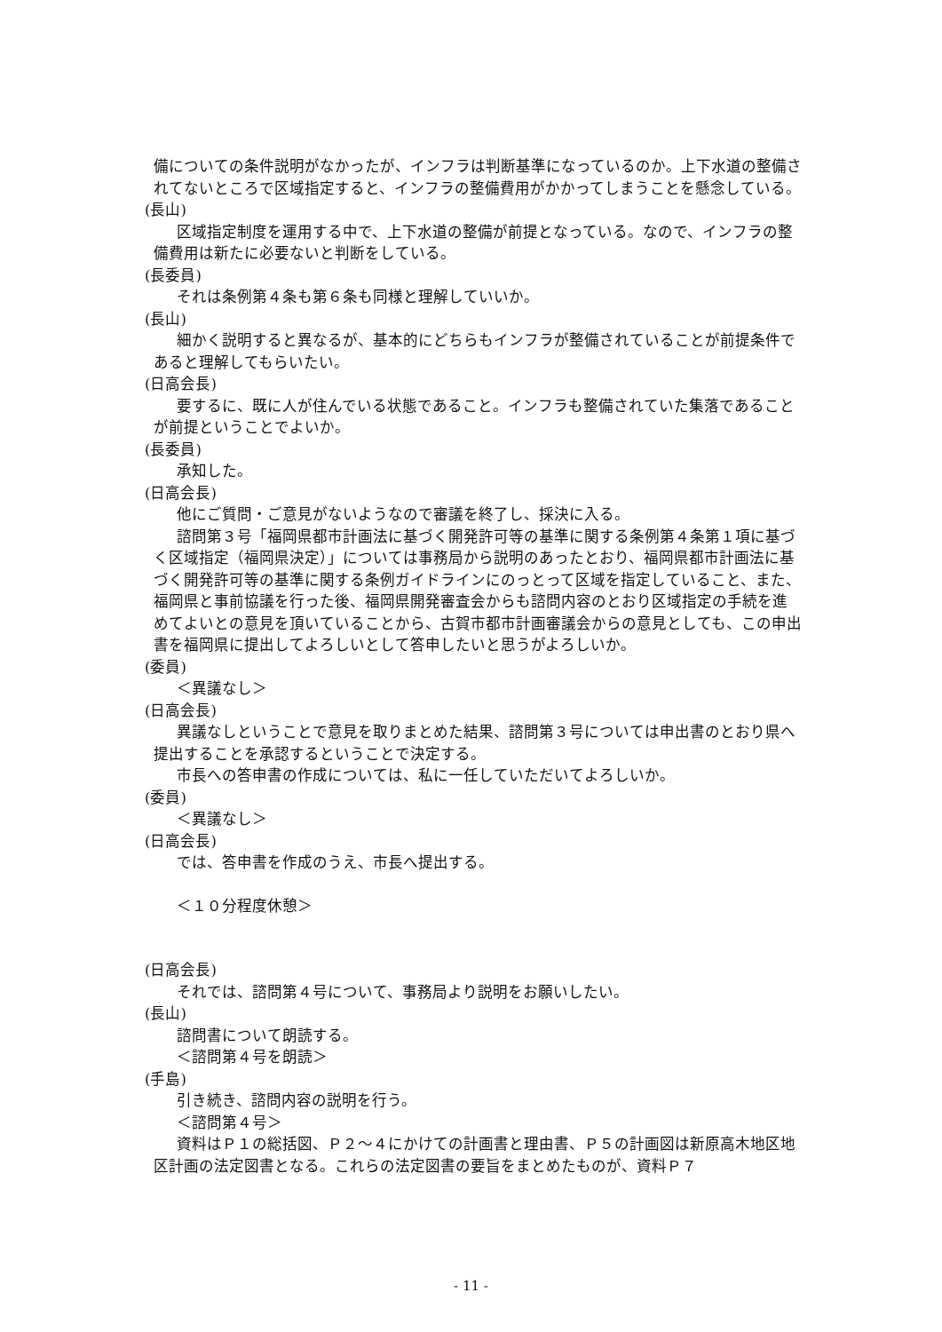備についての条件説明がなかったが、インフラは判断基準になっているのか。上下水道の整備されてないところで区域指定すると、インフラの整備費用がかかってしまうことを懸念している。
(長山)
区域指定制度を運用する中で、上下水道の整備が前提となっている。なので、インフラの整備費用は新たに必要ないと判断をしている。
(長委員)
それは条例第４条も第６条も同様と理解していいか。
(長山)
細かく説明すると異なるが、基本的にどちらもインフラが整備されていることが前提条件であると理解してもらいたい。
(日高会長)
要するに、既に人が住んでいる状態であること。インフラも整備されていた集落であることが前提ということでよいか。
(長委員)
承知した。
(日高会長)
他にご質問・ご意見がないようなので審議を終了し、採決に入る。
諮問第３号「福岡県都市計画法に基づく開発許可等の基準に関する条例第４条第１項に基づく区域指定（福岡県決定）」については事務局から説明のあったとおり、福岡県都市計画法に基づく開発許可等の基準に関する条例ガイドラインにのっとって区域を指定していること、また、福岡県と事前協議を行った後、福岡県開発審査会からも諮問内容のとおり区域指定の手続を進めてよいとの意見を頂いていることから、古賀市都市計画審議会からの意見としても、この申出書を福岡県に提出してよろしいとして答申したいと思うがよろしいか。
(委員)
＜異議なし＞
(日高会長)
異議なしということで意見を取りまとめた結果、諮問第３号については申出書のとおり県へ提出することを承認するということで決定する。
市長への答申書の作成については、私に一任していただいてよろしいか。
(委員)
＜異議なし＞
(日高会長)
では、答申書を作成のうえ、市長へ提出する。
＜１０分程度休憩＞
(日高会長)
それでは、諮問第４号について、事務局より説明をお願いしたい。
(長山)
諮問書について朗読する。
＜諮問第４号を朗読＞
(手島)
引き続き、諮問内容の説明を行う。
＜諮問第４号＞
資料はＰ１の総括図、Ｐ２～４にかけての計画書と理由書、Ｐ５の計画図は新原高木地区地区計画の法定図書となる。これらの法定図書の要旨をまとめたものが、資料Ｐ７
- 11 -